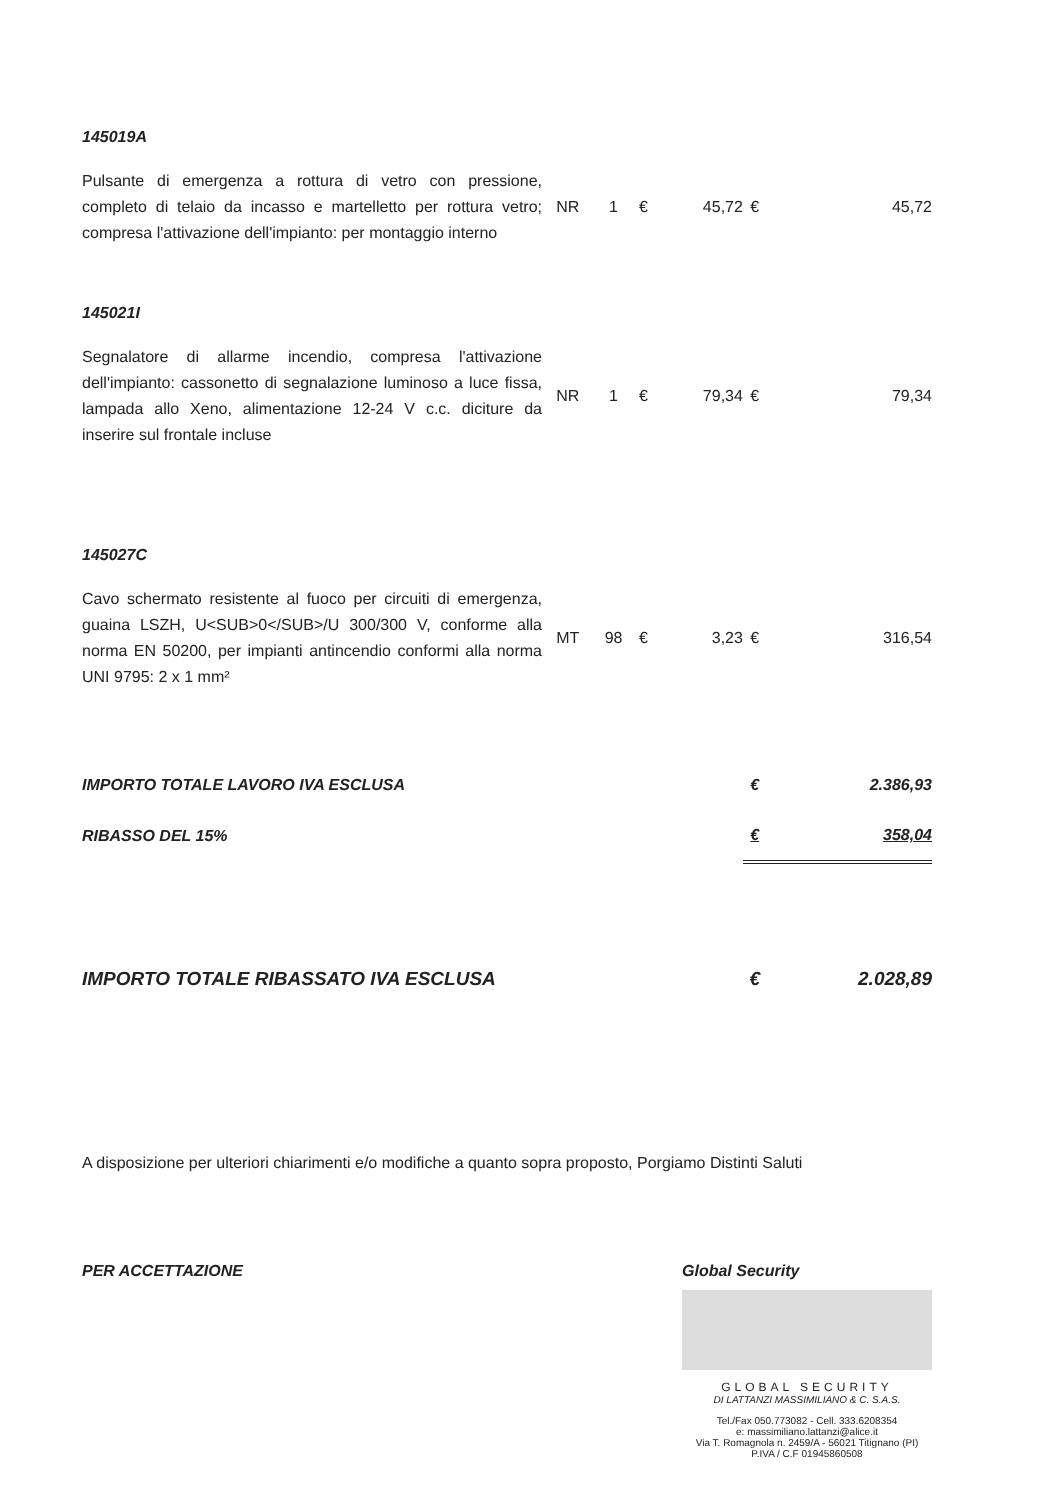| 145019A | | | | | | |
| Pulsante di emergenza a rottura di vetro con pressione, completo di telaio da incasso e martelletto per rottura vetro; compresa l'attivazione dell'impianto: per montaggio interno | NR | 1 | € | 45,72 | € | 45,72 |
| 145021I | | | | | | |
| Segnalatore di allarme incendio, compresa l'attivazione dell'impianto: cassonetto di segnalazione luminoso a luce fissa, lampada allo Xeno, alimentazione 12-24 V c.c. diciture da inserire sul frontale incluse | NR | 1 | € | 79,34 | € | 79,34 |
| 145027C | | | | | | |
| Cavo schermato resistente al fuoco per circuiti di emergenza, guaina LSZH, U<SUB>0</SUB>/U 300/300 V, conforme alla norma EN 50200, per impianti antincendio conformi alla norma UNI 9795: 2 x 1 mm² | MT | 98 | € | 3,23 | € | 316,54 |
| IMPORTO TOTALE LAVORO IVA ESCLUSA | | | | | € | 2.386,93 |
| RIBASSO DEL 15% | | | | | € | 358,04 |
| IMPORTO TOTALE RIBASSATO IVA ESCLUSA | | | | | € | 2.028,89 |
A disposizione per ulteriori chiarimenti e/o modifiche a quanto sopra proposto, Porgiamo Distinti Saluti
PER ACCETTAZIONE Global Security
GLOBAL SECURITY
DI LATTANZI MASSIMILIANO & C. S.A.S.
Tel./Fax 050.773082 - Cell. 333.6208354
e: massimiliano.lattanzi@alice.it
Via T. Romagnola n. 2459/A - 56021 Titignano (PI)
P.IVA / C.F 01945860508